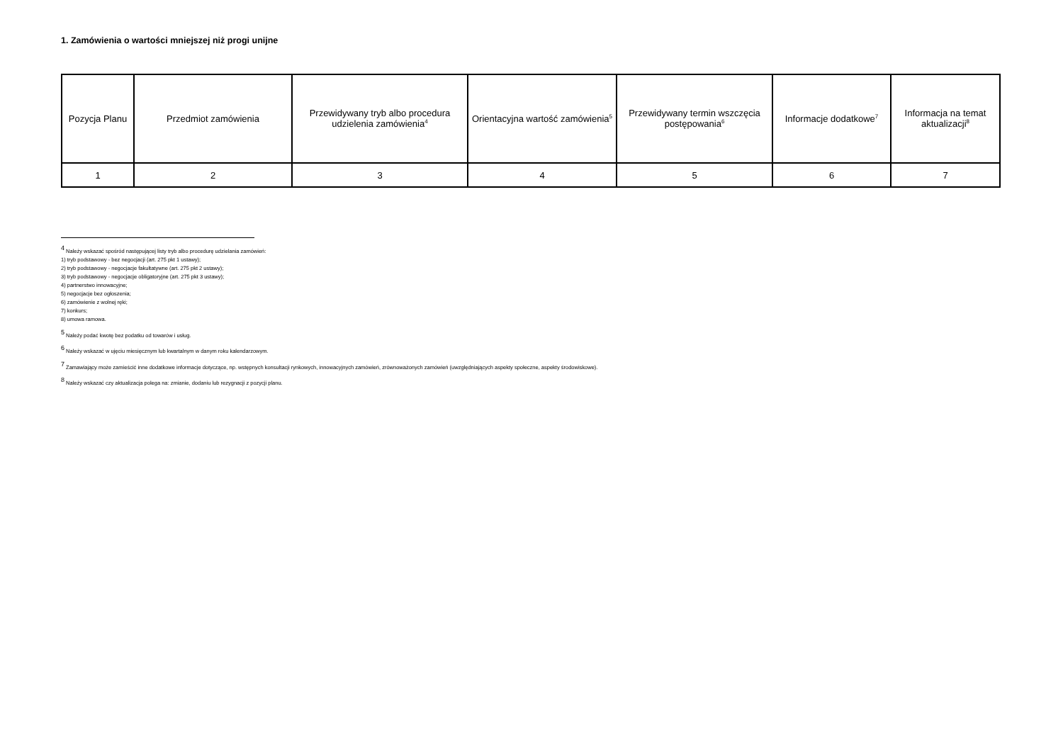1. Zamówienia o wartości mniejszej niż progi unijne
| Pozycja Planu | Przedmiot zamówienia | Przewidywany tryb albo procedura udzielenia zamówienia<sup>4</sup> | Orientacyjna wartość zamówienia<sup>5</sup> | Przewidywany termin wszczęcia postępowania<sup>6</sup> | Informacje dodatkowe<sup>7</sup> | Informacja na temat aktualizacji<sup>8</sup> |
| --- | --- | --- | --- | --- | --- | --- |
| 1 | 2 | 3 | 4 | 5 | 6 | 7 |
<sup>4</sup> Należy wskazać spośród następującej listy tryb albo procedurę udzielania zamówień:
1) tryb podstawowy - bez negocjacji (art. 275 pkt 1 ustawy);
2) tryb podstawowy - negocjacje fakultatywne (art. 275 pkt 2 ustawy);
3) tryb podstawowy - negocjacje obligatoryjne (art. 275 pkt 3 ustawy);
4) partnerstwo innowacyjne;
5) negocjacje bez ogłoszenia;
6) zamówienie z wolnej ręki;
7) konkurs;
8) umowa ramowa.
<sup>5</sup> Należy podać kwotę bez podatku od towarów i usług.
<sup>6</sup> Należy wskazać w ujęciu miesięcznym lub kwartalnym w danym roku kalendarzowym.
<sup>7</sup> Zamawiający może zamieścić inne dodatkowe informacje dotyczące, np. wstępnych konsultacji rynkowych, innowacyjnych zamówień, zrównoważonych zamówień (uwzględniających aspekty społeczne, aspekty środowiskowe).
<sup>8</sup> Należy wskazać czy aktualizacja polega na: zmianie, dodaniu lub rezygnacji z pozycji planu.